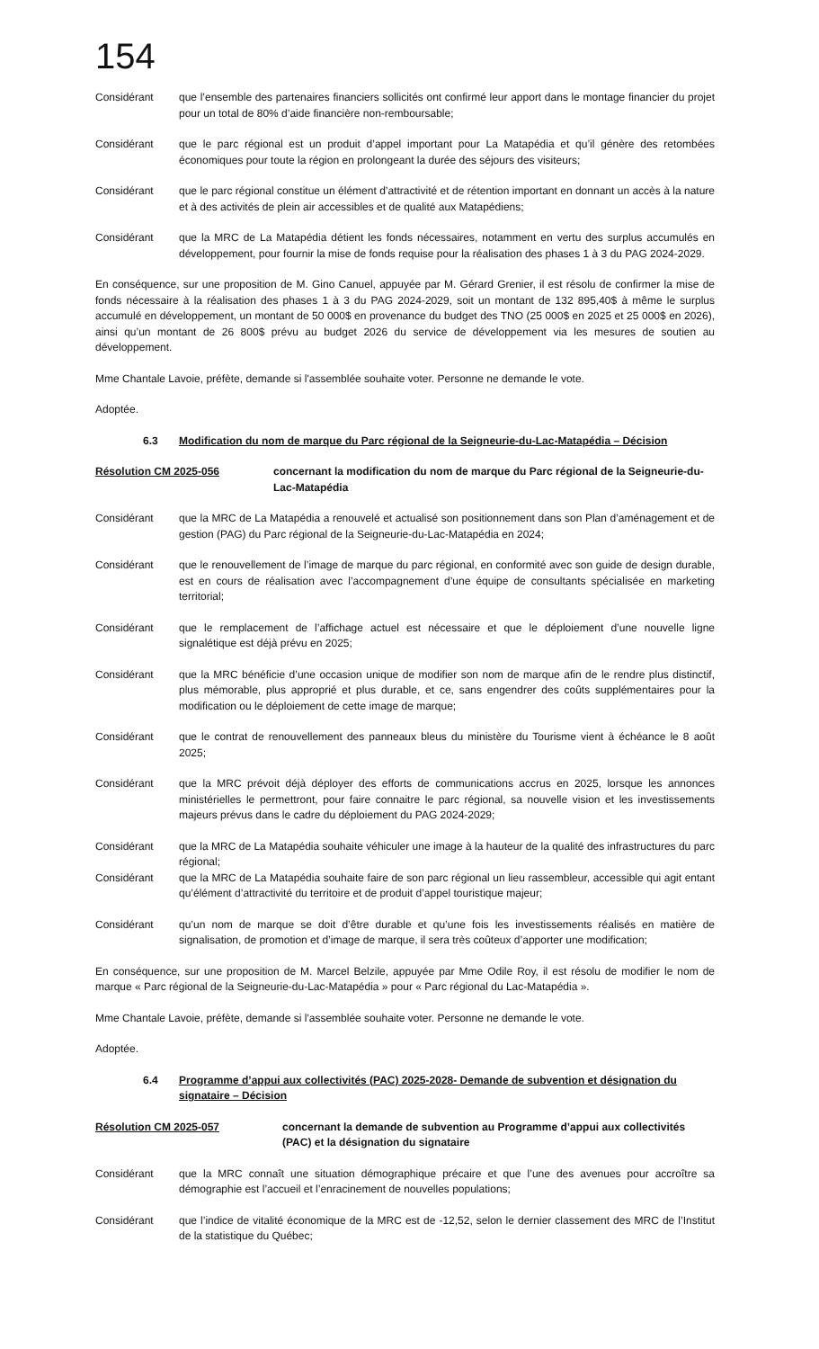154
Considérant que l’ensemble des partenaires financiers sollicités ont confirmé leur apport dans le montage financier du projet pour un total de 80% d’aide financière non-remboursable;
Considérant que le parc régional est un produit d’appel important pour La Matapédia et qu’il génère des retombées économiques pour toute la région en prolongeant la durée des séjours des visiteurs;
Considérant que le parc régional constitue un élément d’attractivité et de rétention important en donnant un accès à la nature et à des activités de plein air accessibles et de qualité aux Matapédiens;
Considérant que la MRC de La Matapédia détient les fonds nécessaires, notamment en vertu des surplus accumulés en développement, pour fournir la mise de fonds requise pour la réalisation des phases 1 à 3 du PAG 2024-2029.
En conséquence, sur une proposition de M. Gino Canuel, appuyée par M. Gérard Grenier, il est résolu de confirmer la mise de fonds nécessaire à la réalisation des phases 1 à 3 du PAG 2024-2029, soit un montant de 132 895,40$ à même le surplus accumulé en développement, un montant de 50 000$ en provenance du budget des TNO (25 000$ en 2025 et 25 000$ en 2026), ainsi qu’un montant de 26 800$ prévu au budget 2026 du service de développement via les mesures de soutien au développement.
Mme Chantale Lavoie, préfète, demande si l'assemblée souhaite voter. Personne ne demande le vote.
Adoptée.
6.3 Modification du nom de marque du Parc régional de la Seigneurie-du-Lac-Matapédia – Décision
Résolution CM 2025-056 concernant la modification du nom de marque du Parc régional de la Seigneurie-du-Lac-Matapédia
Considérant que la MRC de La Matapédia a renouvelé et actualisé son positionnement dans son Plan d’aménagement et de gestion (PAG) du Parc régional de la Seigneurie-du-Lac-Matapédia en 2024;
Considérant que le renouvellement de l’image de marque du parc régional, en conformité avec son guide de design durable, est en cours de réalisation avec l’accompagnement d’une équipe de consultants spécialisée en marketing territorial;
Considérant que le remplacement de l’affichage actuel est nécessaire et que le déploiement d’une nouvelle ligne signalétique est déjà prévu en 2025;
Considérant que la MRC bénéficie d’une occasion unique de modifier son nom de marque afin de le rendre plus distinctif, plus mémorable, plus approprié et plus durable, et ce, sans engendrer des coûts supplémentaires pour la modification ou le déploiement de cette image de marque;
Considérant que le contrat de renouvellement des panneaux bleus du ministère du Tourisme vient à échéance le 8 août 2025;
Considérant que la MRC prévoit déjà déployer des efforts de communications accrus en 2025, lorsque les annonces ministérielles le permettront, pour faire connaitre le parc régional, sa nouvelle vision et les investissements majeurs prévus dans le cadre du déploiement du PAG 2024-2029;
Considérant que la MRC de La Matapédia souhaite véhiculer une image à la hauteur de la qualité des infrastructures du parc régional;
Considérant que la MRC de La Matapédia souhaite faire de son parc régional un lieu rassembleur, accessible qui agit entant qu’élément d’attractivité du territoire et de produit d’appel touristique majeur;
Considérant qu’un nom de marque se doit d’être durable et qu’une fois les investissements réalisés en matière de signalisation, de promotion et d’image de marque, il sera très coûteux d’apporter une modification;
En conséquence, sur une proposition de M. Marcel Belzile, appuyée par Mme Odile Roy, il est résolu de modifier le nom de marque « Parc régional de la Seigneurie-du-Lac-Matapédia » pour « Parc régional du Lac-Matapédia ».
Mme Chantale Lavoie, préfète, demande si l'assemblée souhaite voter. Personne ne demande le vote.
Adoptée.
6.4 Programme d’appui aux collectivités (PAC) 2025-2028- Demande de subvention et désignation du signataire – Décision
Résolution CM 2025-057 concernant la demande de subvention au Programme d’appui aux collectivités (PAC) et la désignation du signataire
Considérant que la MRC connaît une situation démographique précaire et que l’une des avenues pour accroître sa démographie est l’accueil et l’enracinement de nouvelles populations;
Considérant que l’indice de vitalité économique de la MRC est de -12,52, selon le dernier classement des MRC de l’Institut de la statistique du Québec;